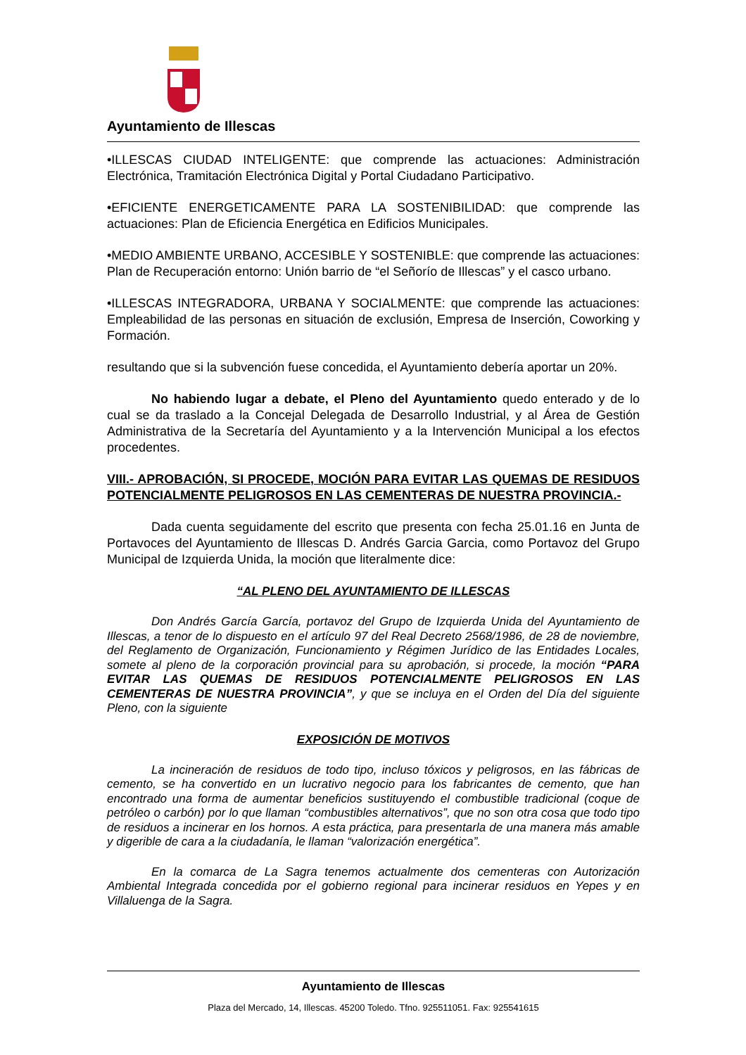Ayuntamiento de Illescas
•ILLESCAS CIUDAD INTELIGENTE: que comprende las actuaciones: Administración Electrónica, Tramitación Electrónica Digital y Portal Ciudadano Participativo.
•EFICIENTE ENERGETICAMENTE PARA LA SOSTENIBILIDAD: que comprende las actuaciones: Plan de Eficiencia Energética en Edificios Municipales.
•MEDIO AMBIENTE URBANO, ACCESIBLE Y SOSTENIBLE: que comprende las actuaciones: Plan de Recuperación entorno: Unión barrio de “el Señorío de Illescas” y el casco urbano.
•ILLESCAS INTEGRADORA, URBANA Y SOCIALMENTE: que comprende las actuaciones: Empleabilidad de las personas en situación de exclusión, Empresa de Inserción, Coworking y Formación.
resultando que si la subvención fuese concedida, el Ayuntamiento debería aportar un 20%.
No habiendo lugar a debate, el Pleno del Ayuntamiento quedo enterado y de lo cual se da traslado a la Concejal Delegada de Desarrollo Industrial, y al Área de Gestión Administrativa de la Secretaría del Ayuntamiento y a la Intervención Municipal a los efectos procedentes.
VIII.- APROBACIÓN, SI PROCEDE, MOCIÓN PARA EVITAR LAS QUEMAS DE RESIDUOS POTENCIALMENTE PELIGROSOS EN LAS CEMENTERAS DE NUESTRA PROVINCIA.-
Dada cuenta seguidamente del escrito que presenta con fecha 25.01.16 en Junta de Portavoces del Ayuntamiento de Illescas D. Andrés Garcia Garcia, como Portavoz del Grupo Municipal de Izquierda Unida, la moción que literalmente dice:
“AL PLENO DEL AYUNTAMIENTO DE ILLESCAS
Don Andrés García García, portavoz del Grupo de Izquierda Unida del Ayuntamiento de Illescas, a tenor de lo dispuesto en el artículo 97 del Real Decreto 2568/1986, de 28 de noviembre, del Reglamento de Organización, Funcionamiento y Régimen Jurídico de las Entidades Locales, somete al pleno de la corporación provincial para su aprobación, si procede, la moción “PARA EVITAR LAS QUEMAS DE RESIDUOS POTENCIALMENTE PELIGROSOS EN LAS CEMENTERAS DE NUESTRA PROVINCIA”, y que se incluya en el Orden del Día del siguiente Pleno, con la siguiente
EXPOSICIÓN DE MOTIVOS
La incineración de residuos de todo tipo, incluso tóxicos y peligrosos, en las fábricas de cemento, se ha convertido en un lucrativo negocio para los fabricantes de cemento, que han encontrado una forma de aumentar beneficios sustituyendo el combustible tradicional (coque de petróleo o carbón) por lo que llaman “combustibles alternativos”, que no son otra cosa que todo tipo de residuos a incinerar en los hornos. A esta práctica, para presentarla de una manera más amable y digerible de cara a la ciudadanía, le llaman “valorización energética”.
En la comarca de La Sagra tenemos actualmente dos cementeras con Autorización Ambiental Integrada concedida por el gobierno regional para incinerar residuos en Yepes y en Villaluenga de la Sagra.
Ayuntamiento de Illescas
Plaza del Mercado, 14, Illescas. 45200 Toledo. Tfno. 925511051. Fax: 925541615